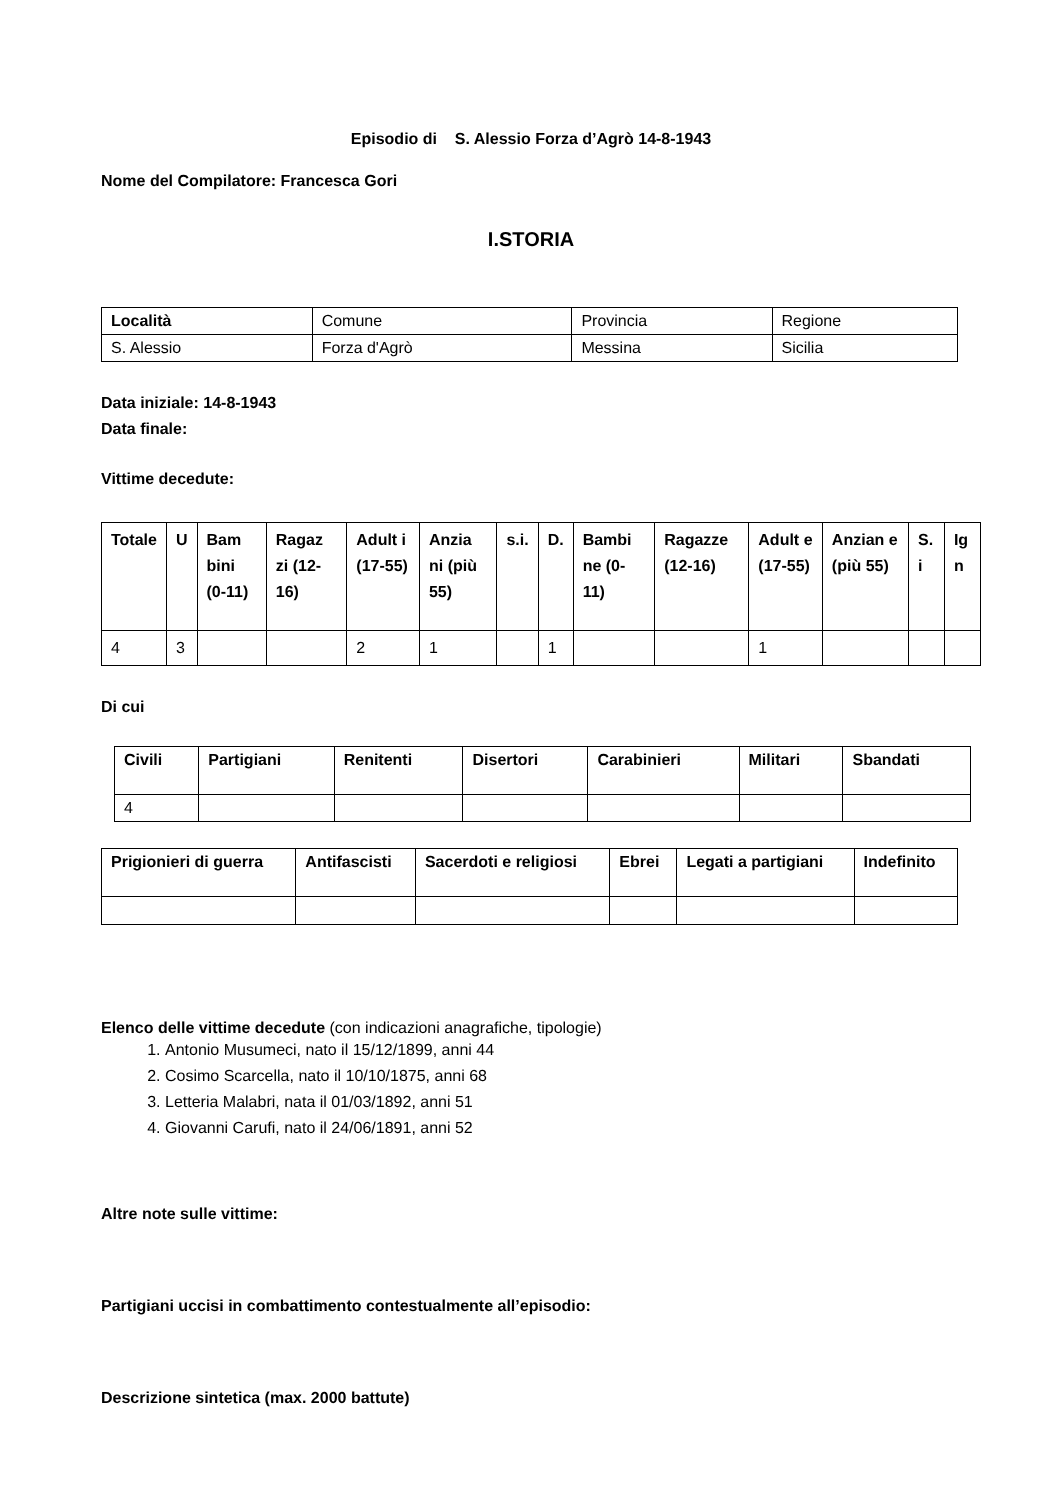Episodio di S. Alessio Forza d’Agrò 14-8-1943
Nome del Compilatore: Francesca Gori
I.STORIA
| Località | Comune | Provincia | Regione |
| S. Alessio | Forza d'Agrò | Messina | Sicilia |
Data iniziale: 14-8-1943
Data finale:
Vittime decedute:
| Totale | U | Bam bini (0-11) | Ragaz zi (12-16) | Adult i (17-55) | Anzia ni (più 55) | s.i. | D. | Bambi ne (0-11) | Ragazze (12-16) | Adult e (17-55) | Anzian e (più 55) | S. i | Ig n |
| 4 | 3 | | | 2 | 1 | | 1 | | | 1 | | | |
Di cui
| Civili | Partigiani | Renitenti | Disertori | Carabinieri | Militari | Sbandati |
| 4 | | | | | | |
| Prigionieri di guerra | Antifascisti | Sacerdoti e religiosi | Ebrei | Legati a partigiani | Indefinito |
Elenco delle vittime decedute (con indicazioni anagrafiche, tipologie)
1. Antonio Musumeci, nato il 15/12/1899, anni 44
2. Cosimo Scarcella, nato il 10/10/1875, anni 68
3. Letteria Malabri, nata il 01/03/1892, anni 51
4. Giovanni Carufi, nato il 24/06/1891, anni 52
Altre note sulle vittime:
Partigiani uccisi in combattimento contestualmente all’episodio:
Descrizione sintetica (max. 2000 battute)